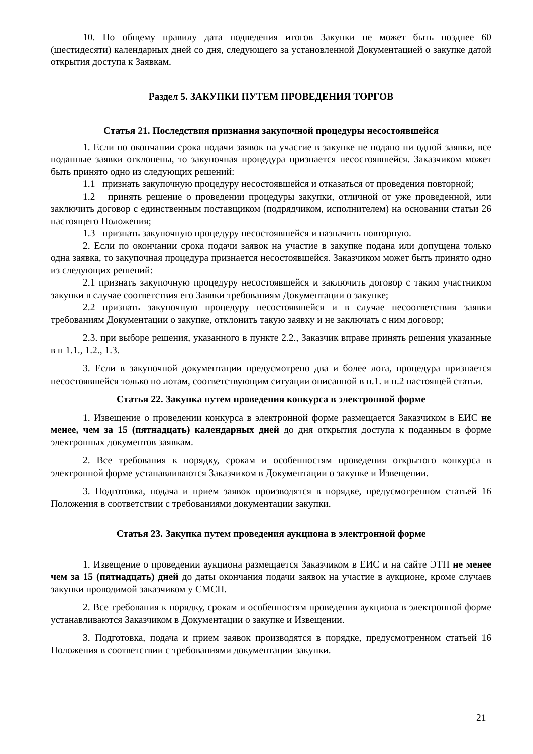10. По общему правилу дата подведения итогов Закупки не может быть позднее 60 (шестидесяти) календарных дней со дня, следующего за установленной Документацией о закупке датой открытия доступа к Заявкам.
Раздел 5. ЗАКУПКИ ПУТЕМ ПРОВЕДЕНИЯ ТОРГОВ
Статья 21. Последствия признания закупочной процедуры несостоявшейся
1. Если по окончании срока подачи заявок на участие в закупке не подано ни одной заявки, все поданные заявки отклонены, то закупочная процедура признается несостоявшейся. Заказчиком может быть принято одно из следующих решений:
1.1 признать закупочную процедуру несостоявшейся и отказаться от проведения повторной;
1.2 принять решение о проведении процедуры закупки, отличной от уже проведенной, или заключить договор с единственным поставщиком (подрядчиком, исполнителем) на основании статьи 26 настоящего Положения;
1.3 признать закупочную процедуру несостоявшейся и назначить повторную.
2. Если по окончании срока подачи заявок на участие в закупке подана или допущена только одна заявка, то закупочная процедура признается несостоявшейся. Заказчиком может быть принято одно из следующих решений:
2.1 признать закупочную процедуру несостоявшейся и заключить договор с таким участником закупки в случае соответствия его Заявки требованиям Документации о закупке;
2.2 признать закупочную процедуру несостоявшейся и в случае несоответствия заявки требованиям Документации о закупке, отклонить такую заявку и не заключать с ним договор;
2.3. при выборе решения, указанного в пункте 2.2., Заказчик вправе принять решения указанные в п 1.1., 1.2., 1.3.
3. Если в закупочной документации предусмотрено два и более лота, процедура признается несостоявшейся только по лотам, соответствующим ситуации описанной в п.1. и п.2 настоящей статьи.
Статья 22. Закупка путем проведения конкурса в электронной форме
1. Извещение о проведении конкурса в электронной форме размещается Заказчиком в ЕИС не менее, чем за 15 (пятнадцать) календарных дней до дня открытия доступа к поданным в форме электронных документов заявкам.
2. Все требования к порядку, срокам и особенностям проведения открытого конкурса в электронной форме устанавливаются Заказчиком в Документации о закупке и Извещении.
3. Подготовка, подача и прием заявок производятся в порядке, предусмотренном статьей 16 Положения в соответствии с требованиями документации закупки.
Статья 23. Закупка путем проведения аукциона в электронной форме
1. Извещение о проведении аукциона размещается Заказчиком в ЕИС и на сайте ЭТП не менее чем за 15 (пятнадцать) дней до даты окончания подачи заявок на участие в аукционе, кроме случаев закупки проводимой заказчиком у СМСП.
2. Все требования к порядку, срокам и особенностям проведения аукциона в электронной форме устанавливаются Заказчиком в Документации о закупке и Извещении.
3. Подготовка, подача и прием заявок производятся в порядке, предусмотренном статьей 16 Положения в соответствии с требованиями документации закупки.
21